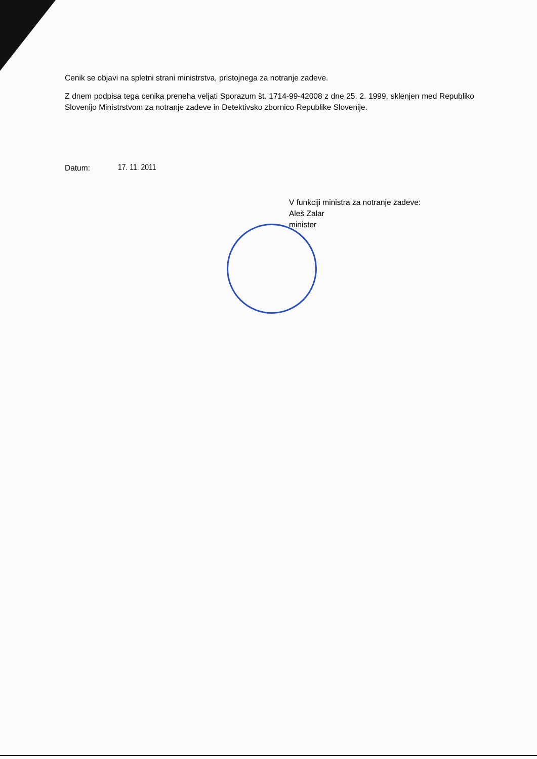Cenik se objavi na spletni strani ministrstva, pristojnega za notranje zadeve.
Z dnem podpisa tega cenika preneha veljati Sporazum št. 1714-99-42008 z dne 25. 2. 1999, sklenjen med Republiko Slovenijo Ministrstvom za notranje zadeve in Detektivsko zbornico Republike Slovenije.
Datum: 17. 11. 2011
V funkciji ministra za notranje zadeve:
Aleš Zalar
minister